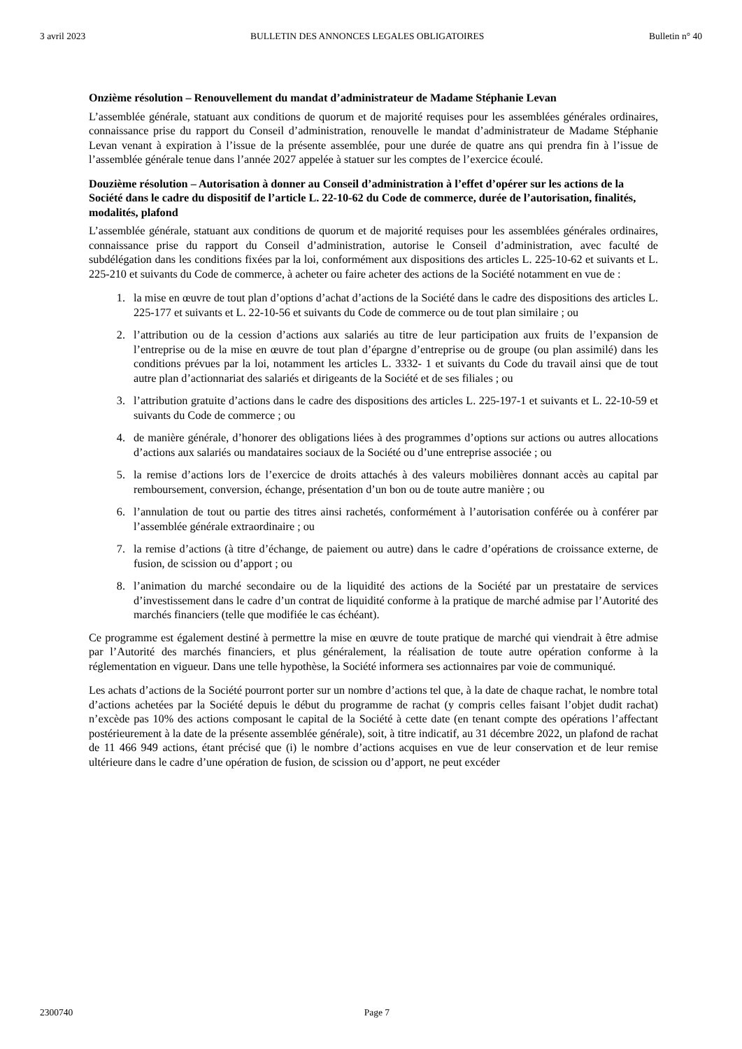3 avril 2023 BULLETIN DES ANNONCES LEGALES OBLIGATOIRES Bulletin n° 40
Onzième résolution – Renouvellement du mandat d’administrateur de Madame Stéphanie Levan
L’assemblée générale, statuant aux conditions de quorum et de majorité requises pour les assemblées générales ordinaires, connaissance prise du rapport du Conseil d’administration, renouvelle le mandat d’administrateur de Madame Stéphanie Levan venant à expiration à l’issue de la présente assemblée, pour une durée de quatre ans qui prendra fin à l’issue de l’assemblée générale tenue dans l’année 2027 appelée à statuer sur les comptes de l’exercice écoulé.
Douzième résolution – Autorisation à donner au Conseil d’administration à l’effet d’opérer sur les actions de la Société dans le cadre du dispositif de l’article L. 22-10-62 du Code de commerce, durée de l’autorisation, finalités, modalités, plafond
L’assemblée générale, statuant aux conditions de quorum et de majorité requises pour les assemblées générales ordinaires, connaissance prise du rapport du Conseil d’administration, autorise le Conseil d’administration, avec faculté de subdélégation dans les conditions fixées par la loi, conformément aux dispositions des articles L. 225-10-62 et suivants et L. 225-210 et suivants du Code de commerce, à acheter ou faire acheter des actions de la Société notamment en vue de :
1. la mise en œuvre de tout plan d’options d’achat d’actions de la Société dans le cadre des dispositions des articles L. 225-177 et suivants et L. 22-10-56 et suivants du Code de commerce ou de tout plan similaire ; ou
2. l’attribution ou de la cession d’actions aux salariés au titre de leur participation aux fruits de l’expansion de l’entreprise ou de la mise en œuvre de tout plan d’épargne d’entreprise ou de groupe (ou plan assimilé) dans les conditions prévues par la loi, notamment les articles L. 3332- 1 et suivants du Code du travail ainsi que de tout autre plan d’actionnariat des salariés et dirigeants de la Société et de ses filiales ; ou
3. l’attribution gratuite d’actions dans le cadre des dispositions des articles L. 225-197-1 et suivants et L. 22-10-59 et suivants du Code de commerce ; ou
4. de manière générale, d’honorer des obligations liées à des programmes d’options sur actions ou autres allocations d’actions aux salariés ou mandataires sociaux de la Société ou d’une entreprise associée ; ou
5. la remise d’actions lors de l’exercice de droits attachés à des valeurs mobilières donnant accès au capital par remboursement, conversion, échange, présentation d’un bon ou de toute autre manière ; ou
6. l’annulation de tout ou partie des titres ainsi rachetés, conformément à l’autorisation conférée ou à conférer par l’assemblée générale extraordinaire ; ou
7. la remise d’actions (à titre d’échange, de paiement ou autre) dans le cadre d’opérations de croissance externe, de fusion, de scission ou d’apport ; ou
8. l’animation du marché secondaire ou de la liquidité des actions de la Société par un prestataire de services d’investissement dans le cadre d’un contrat de liquidité conforme à la pratique de marché admise par l’Autorité des marchés financiers (telle que modifiée le cas échéant).
Ce programme est également destiné à permettre la mise en œuvre de toute pratique de marché qui viendrait à être admise par l’Autorité des marchés financiers, et plus généralement, la réalisation de toute autre opération conforme à la réglementation en vigueur. Dans une telle hypothèse, la Société informera ses actionnaires par voie de communiqué.
Les achats d’actions de la Société pourront porter sur un nombre d’actions tel que, à la date de chaque rachat, le nombre total d’actions achetées par la Société depuis le début du programme de rachat (y compris celles faisant l’objet dudit rachat) n’excède pas 10% des actions composant le capital de la Société à cette date (en tenant compte des opérations l’affectant postérieurement à la date de la présente assemblée générale), soit, à titre indicatif, au 31 décembre 2022, un plafond de rachat de 11 466 949 actions, étant précisé que (i) le nombre d’actions acquises en vue de leur conservation et de leur remise ultérieure dans le cadre d’une opération de fusion, de scission ou d’apport, ne peut excéder
2300740 Page 7